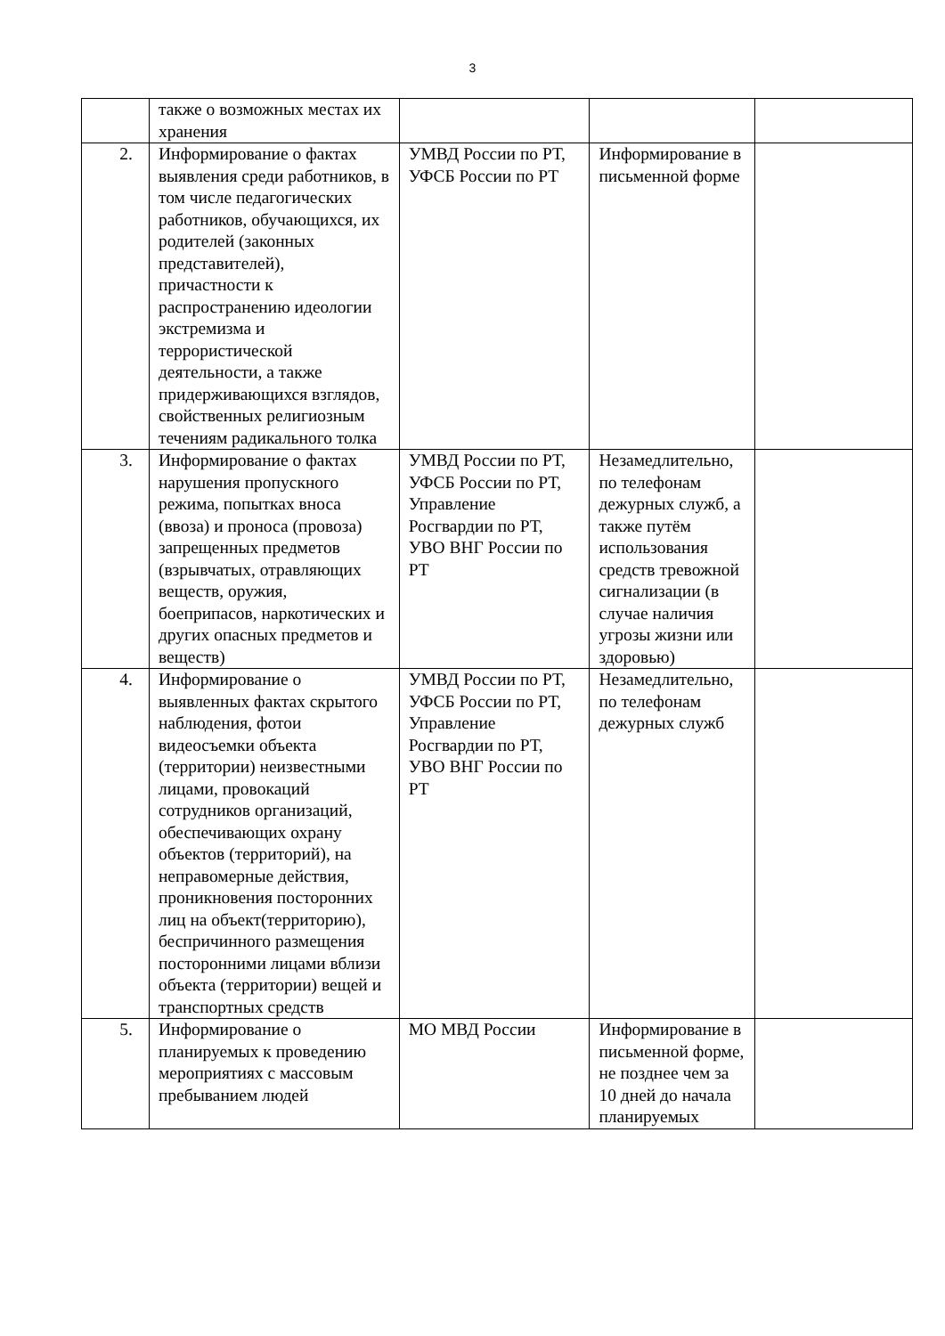3
| | также о возможных местах их хранения | | | |
| 2. | Информирование о фактах выявления среди работников, в том числе педагогических работников, обучающихся, их родителей (законных представителей), причастности к распространению идеологии экстремизма и террористической деятельности, а также придерживающихся взглядов, свойственных религиозным течениям радикального толка | УМВД России по РТ, УФСБ России по РТ | Информирование в письменной форме | |
| 3. | Информирование о фактах нарушения пропускного режима, попытках вноса (ввоза) и проноса (провоза) запрещенных предметов (взрывчатых, отравляющих веществ, оружия, боеприпасов, наркотических и других опасных предметов и веществ) | УМВД России по РТ, УФСБ России по РТ, Управление Росгвардии по РТ, УВО ВНГ России по РТ | Незамедлительно, по телефонам дежурных служб, а также путём использования средств тревожной сигнализации (в случае наличия угрозы жизни или здоровью) | |
| 4. | Информирование о выявленных фактах скрытого наблюдения, фотои видеосъемки объекта (территории) неизвестными лицами, провокаций сотрудников организаций, обеспечивающих охрану объектов (территорий), на неправомерные действия, проникновения посторонних лиц на объект(территорию), беспричинного размещения посторонними лицами вблизи объекта (территории) вещей и транспортных средств | УМВД России по РТ, УФСБ России по РТ, Управление Росгвардии по РТ, УВО ВНГ России по РТ | Незамедлительно, по телефонам дежурных служб | |
| 5. | Информирование о планируемых к проведению мероприятиях с массовым пребыванием людей | МО МВД России | Информирование в письменной форме, не позднее чем за 10 дней до начала планируемых | |